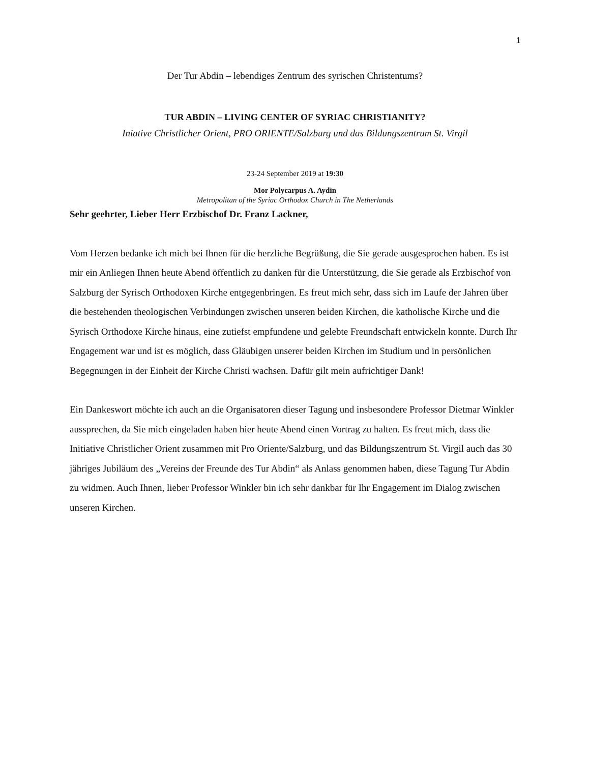1
Der Tur Abdin – lebendiges Zentrum des syrischen Christentums?
TUR ABDIN – LIVING CENTER OF SYRIAC CHRISTIANITY?
Iniative Christlicher Orient, PRO ORIENTE/Salzburg und das Bildungszentrum St. Virgil
23-24 September 2019 at 19:30
Mor Polycarpus A. Aydin
Metropolitan of the Syriac Orthodox Church in The Netherlands
Sehr geehrter, Lieber Herr Erzbischof Dr. Franz Lackner,
Vom Herzen bedanke ich mich bei Ihnen für die herzliche Begrüßung, die Sie gerade ausgesprochen haben. Es ist mir ein Anliegen Ihnen heute Abend öffentlich zu danken für die Unterstützung, die Sie gerade als Erzbischof von Salzburg der Syrisch Orthodoxen Kirche entgegenbringen. Es freut mich sehr, dass sich im Laufe der Jahren über die bestehenden theologischen Verbindungen zwischen unseren beiden Kirchen, die katholische Kirche und die Syrisch Orthodoxe Kirche hinaus, eine zutiefst empfundene und gelebte Freundschaft entwickeln konnte. Durch Ihr Engagement war und ist es möglich, dass Gläubigen unserer beiden Kirchen im Studium und in persönlichen Begegnungen in der Einheit der Kirche Christi wachsen. Dafür gilt mein aufrichtiger Dank!
Ein Dankeswort möchte ich auch an die Organisatoren dieser Tagung und insbesondere Professor Dietmar Winkler aussprechen, da Sie mich eingeladen haben hier heute Abend einen Vortrag zu halten. Es freut mich, dass die Initiative Christlicher Orient zusammen mit Pro Oriente/Salzburg, und das Bildungszentrum St. Virgil auch das 30 jähriges Jubiläum des „Vereins der Freunde des Tur Abdin“ als Anlass genommen haben, diese Tagung Tur Abdin zu widmen. Auch Ihnen, lieber Professor Winkler bin ich sehr dankbar für Ihr Engagement im Dialog zwischen unseren Kirchen.